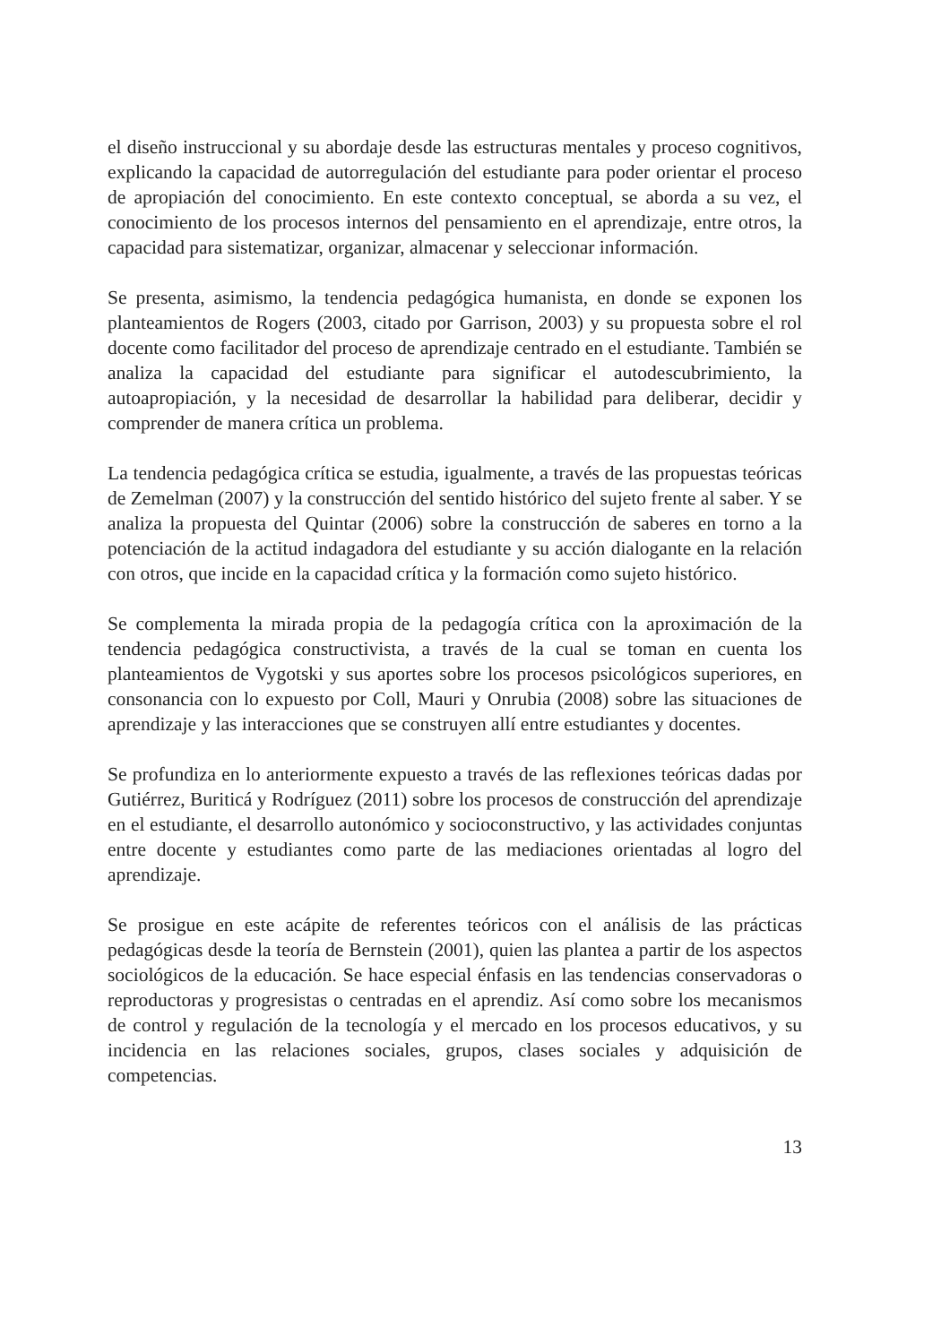el diseño instruccional y su abordaje desde las estructuras mentales y proceso cognitivos, explicando la capacidad de autorregulación del estudiante para poder orientar el proceso de apropiación del conocimiento. En este contexto conceptual, se aborda a su vez, el conocimiento de los procesos internos del pensamiento en el aprendizaje, entre otros, la capacidad para sistematizar, organizar, almacenar y seleccionar información.
Se presenta, asimismo, la tendencia pedagógica humanista, en donde se exponen los planteamientos de Rogers (2003, citado por Garrison, 2003) y su propuesta sobre el rol docente como facilitador del proceso de aprendizaje centrado en el estudiante. También se analiza la capacidad del estudiante para significar el autodescubrimiento, la autoapropiación, y la necesidad de desarrollar la habilidad para deliberar, decidir y comprender de manera crítica un problema.
La tendencia pedagógica crítica se estudia, igualmente, a través de las propuestas teóricas de Zemelman (2007) y la construcción del sentido histórico del sujeto frente al saber. Y se analiza la propuesta del Quintar (2006) sobre la construcción de saberes en torno a la potenciación de la actitud indagadora del estudiante y su acción dialogante en la relación con otros, que incide en la capacidad crítica y la formación como sujeto histórico.
Se complementa la mirada propia de la pedagogía crítica con la aproximación de la tendencia pedagógica constructivista, a través de la cual se toman en cuenta los planteamientos de Vygotski y sus aportes sobre los procesos psicológicos superiores, en consonancia con lo expuesto por Coll, Mauri y Onrubia (2008) sobre las situaciones de aprendizaje y las interacciones que se construyen allí entre estudiantes y docentes.
Se profundiza en lo anteriormente expuesto a través de las reflexiones teóricas dadas por Gutiérrez, Buriticá y Rodríguez (2011) sobre los procesos de construcción del aprendizaje en el estudiante, el desarrollo autonómico y socioconstructivo, y las actividades conjuntas entre docente y estudiantes como parte de las mediaciones orientadas al logro del aprendizaje.
Se prosigue en este acápite de referentes teóricos con el análisis de las prácticas pedagógicas desde la teoría de Bernstein (2001), quien las plantea a partir de los aspectos sociológicos de la educación. Se hace especial énfasis en las tendencias conservadoras o reproductoras y progresistas o centradas en el aprendiz. Así como sobre los mecanismos de control y regulación de la tecnología y el mercado en los procesos educativos, y su incidencia en las relaciones sociales, grupos, clases sociales y adquisición de competencias.
13